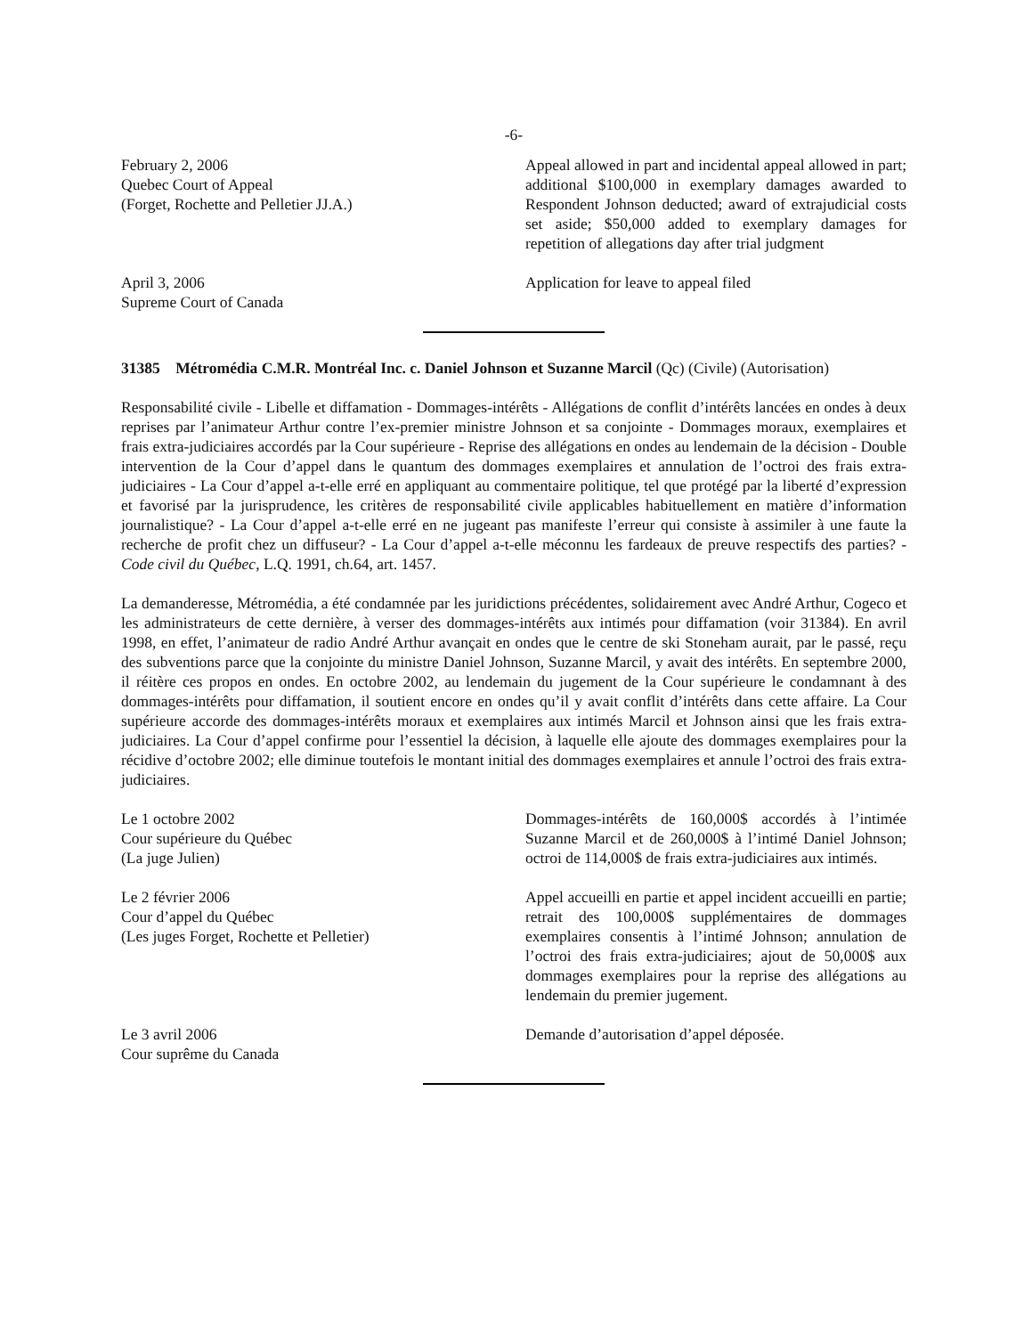-6-
February 2, 2006
Quebec Court of Appeal
(Forget, Rochette and Pelletier JJ.A.)
Appeal allowed in part and incidental appeal allowed in part; additional $100,000 in exemplary damages awarded to Respondent Johnson deducted; award of extrajudicial costs set aside; $50,000 added to exemplary damages for repetition of allegations day after trial judgment
April 3, 2006
Supreme Court of Canada
Application for leave to appeal filed
31385 Métromédia C.M.R. Montréal Inc. c. Daniel Johnson et Suzanne Marcil (Qc) (Civile) (Autorisation)
Responsabilité civile - Libelle et diffamation - Dommages-intérêts - Allégations de conflit d’intérêts lancées en ondes à deux reprises par l’animateur Arthur contre l’ex-premier ministre Johnson et sa conjointe - Dommages moraux, exemplaires et frais extra-judiciaires accordés par la Cour supérieure - Reprise des allégations en ondes au lendemain de la décision - Double intervention de la Cour d’appel dans le quantum des dommages exemplaires et annulation de l’octroi des frais extra-judiciaires - La Cour d’appel a-t-elle erré en appliquant au commentaire politique, tel que protégé par la liberté d’expression et favorisé par la jurisprudence, les critères de responsabilité civile applicables habituellement en matière d’information journalistique? - La Cour d’appel a-t-elle erré en ne jugeant pas manifeste l’erreur qui consiste à assimiler à une faute la recherche de profit chez un diffuseur? - La Cour d’appel a-t-elle méconnu les fardeaux de preuve respectifs des parties? - Code civil du Québec, L.Q. 1991, ch.64, art. 1457.
La demanderesse, Métromédia, a été condamnée par les juridictions précédentes, solidairement avec André Arthur, Cogeco et les administrateurs de cette dernière, à verser des dommages-intérêts aux intimés pour diffamation (voir 31384). En avril 1998, en effet, l’animateur de radio André Arthur avançait en ondes que le centre de ski Stoneham aurait, par le passé, reçu des subventions parce que la conjointe du ministre Daniel Johnson, Suzanne Marcil, y avait des intérêts. En septembre 2000, il réitère ces propos en ondes. En octobre 2002, au lendemain du jugement de la Cour supérieure le condamnant à des dommages-intérêts pour diffamation, il soutient encore en ondes qu’il y avait conflit d’intérêts dans cette affaire. La Cour supérieure accorde des dommages-intérêts moraux et exemplaires aux intimés Marcil et Johnson ainsi que les frais extra-judiciaires. La Cour d’appel confirme pour l’essentiel la décision, à laquelle elle ajoute des dommages exemplaires pour la récidive d’octobre 2002; elle diminue toutefois le montant initial des dommages exemplaires et annule l’octroi des frais extra-judiciaires.
Le 1 octobre 2002
Cour supérieure du Québec
(La juge Julien)
Dommages-intérêts de 160,000$ accordés à l’intimée Suzanne Marcil et de 260,000$ à l’intimé Daniel Johnson; octroi de 114,000$ de frais extra-judiciaires aux intimés.
Le 2 février 2006
Cour d’appel du Québec
(Les juges Forget, Rochette et Pelletier)
Appel accueilli en partie et appel incident accueilli en partie; retrait des 100,000$ supplémentaires de dommages exemplaires consentis à l’intimé Johnson; annulation de l’octroi des frais extra-judiciaires; ajout de 50,000$ aux dommages exemplaires pour la reprise des allégations au lendemain du premier jugement.
Le 3 avril 2006
Cour suprême du Canada
Demande d’autorisation d’appel déposée.